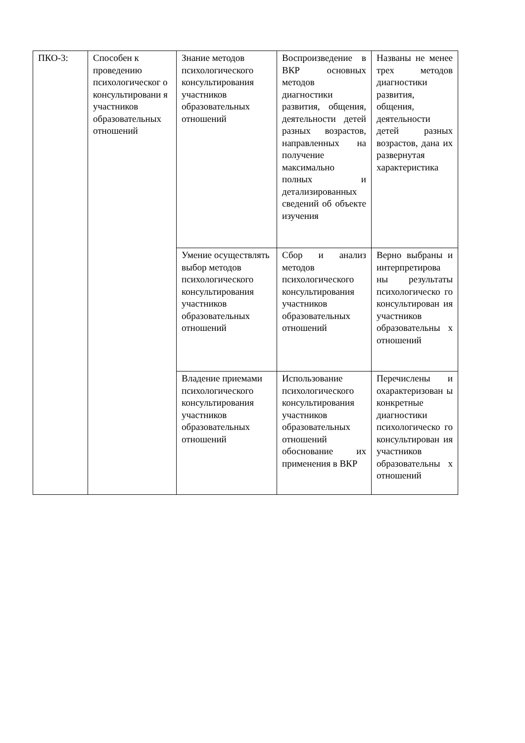| ПКО-3: | Способен к проведению психологическог о консультировани я участников образовательных отношений | Знание методов психологического консультирования участников образовательных отношений | Воспроизведение в ВКР основных методов диагностики развития, общения, деятельности детей разных возрастов, направленных на получение максимально полных и детализированных сведений об объекте изучения | Названы не менее трех методов диагностики развития, общения, деятельности детей разных возрастов, дана их развернутая характеристика |
| | | Умение осуществлять выбор методов психологического консультирования участников образовательных отношений | Сбор и анализ методов психологического консультирования участников образовательных отношений | Верно выбраны и интерпретирова ны результаты психологическо го консультирован ия участников образовательны х отношений |
| | | Владение приемами психологического консультирования участников образовательных отношений | Использование психологического консультирования участников образовательных отношений обоснование их применения в ВКР | Перечислены и охарактеризован ы конкретные диагностики психологическо го консультирован ия участников образовательны х отношений |